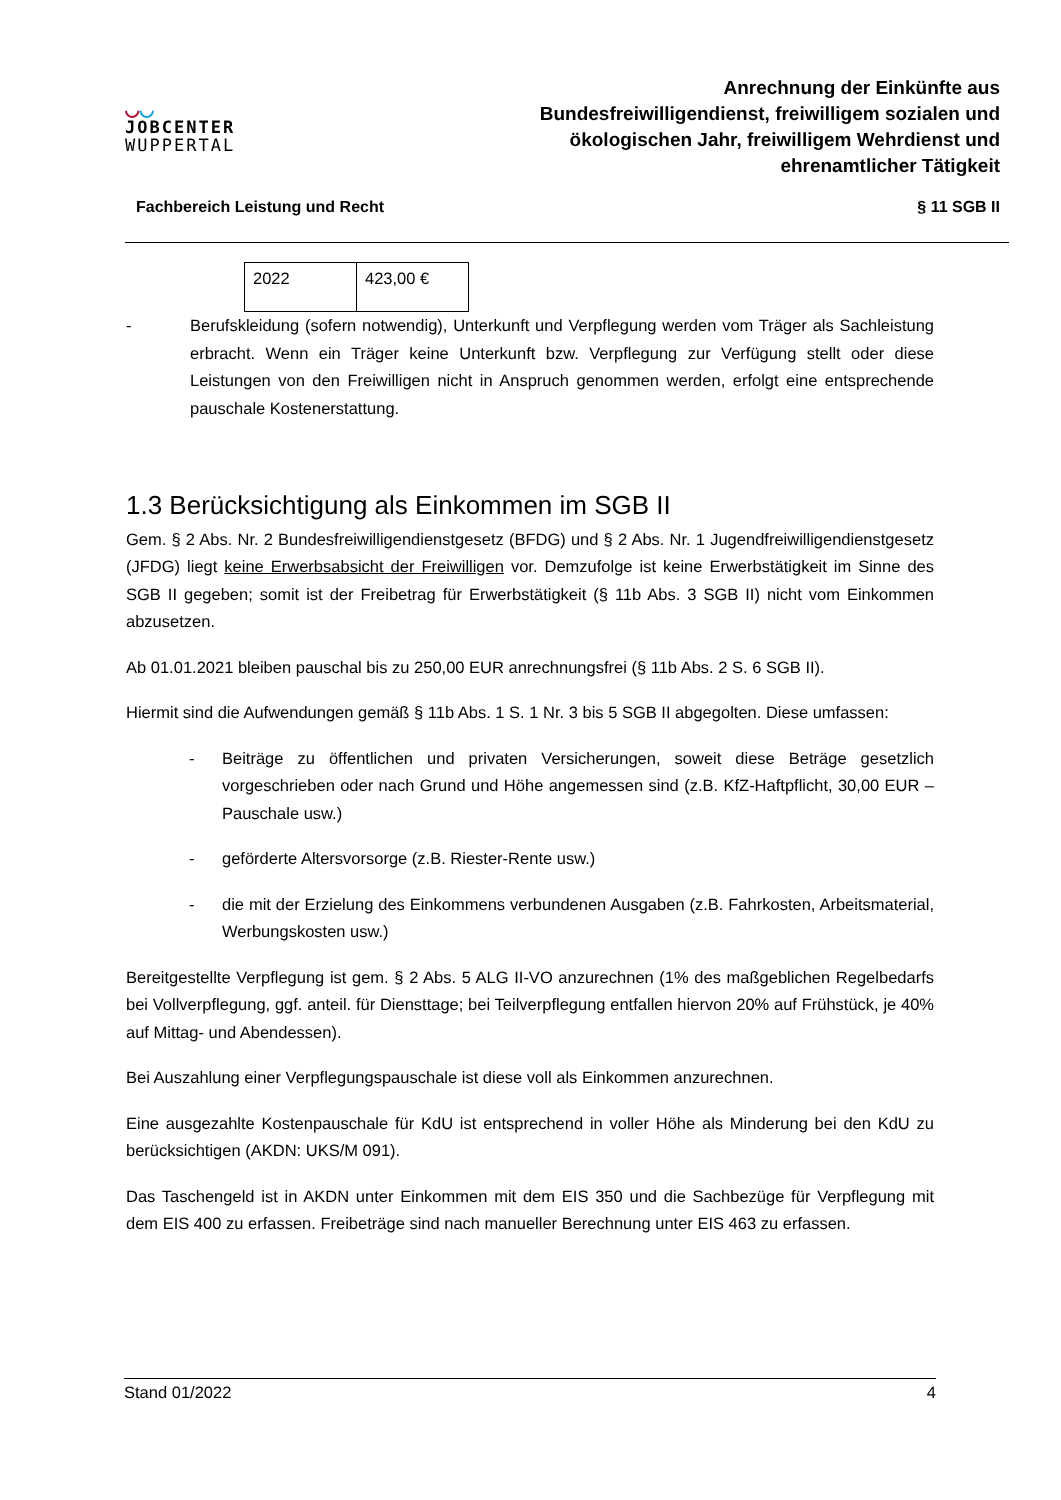◡◡
JOBCENTER
WUPPERTAL
Anrechnung der Einkünfte aus
Bundesfreiwilligendienst, freiwilligem sozialen und
ökologischen Jahr, freiwilligem Wehrdienst und
ehrenamtlicher Tätigkeit
Fachbereich Leistung und Recht § 11 SGB II
| 2022 | 423,00 € |
- Berufskleidung (sofern notwendig), Unterkunft und Verpflegung werden vom Träger als Sachleistung erbracht. Wenn ein Träger keine Unterkunft bzw. Verpflegung zur Verfügung stellt oder diese Leistungen von den Freiwilligen nicht in Anspruch genommen werden, erfolgt eine entsprechende pauschale Kostenerstattung.
1.3 Berücksichtigung als Einkommen im SGB II
Gem. § 2 Abs. Nr. 2 Bundesfreiwilligendienstgesetz (BFDG) und § 2 Abs. Nr. 1 Jugendfreiwilligendienstgesetz (JFDG) liegt keine Erwerbsabsicht der Freiwilligen vor. Demzufolge ist keine Erwerbstätigkeit im Sinne des SGB II gegeben; somit ist der Freibetrag für Erwerbstätigkeit (§ 11b Abs. 3 SGB II) nicht vom Einkommen abzusetzen.
Ab 01.01.2021 bleiben pauschal bis zu 250,00 EUR anrechnungsfrei (§ 11b Abs. 2 S. 6 SGB II).
Hiermit sind die Aufwendungen gemäß § 11b Abs. 1 S. 1 Nr. 3 bis 5 SGB II abgegolten. Diese umfassen:
- Beiträge zu öffentlichen und privaten Versicherungen, soweit diese Beträge gesetzlich vorgeschrieben oder nach Grund und Höhe angemessen sind (z.B. KfZ-Haftpflicht, 30,00 EUR – Pauschale usw.)
- geförderte Altersvorsorge (z.B. Riester-Rente usw.)
- die mit der Erzielung des Einkommens verbundenen Ausgaben (z.B. Fahrkosten, Arbeitsmaterial, Werbungskosten usw.)
Bereitgestellte Verpflegung ist gem. § 2 Abs. 5 ALG II-VO anzurechnen (1% des maßgeblichen Regelbedarfs bei Vollverpflegung, ggf. anteil. für Diensttage; bei Teilverpflegung entfallen hiervon 20% auf Frühstück, je 40% auf Mittag- und Abendessen).
Bei Auszahlung einer Verpflegungspauschale ist diese voll als Einkommen anzurechnen.
Eine ausgezahlte Kostenpauschale für KdU ist entsprechend in voller Höhe als Minderung bei den KdU zu berücksichtigen (AKDN: UKS/M 091).
Das Taschengeld ist in AKDN unter Einkommen mit dem EIS 350 und die Sachbezüge für Verpflegung mit dem EIS 400 zu erfassen. Freibeträge sind nach manueller Berechnung unter EIS 463 zu erfassen.
Stand 01/2022 4